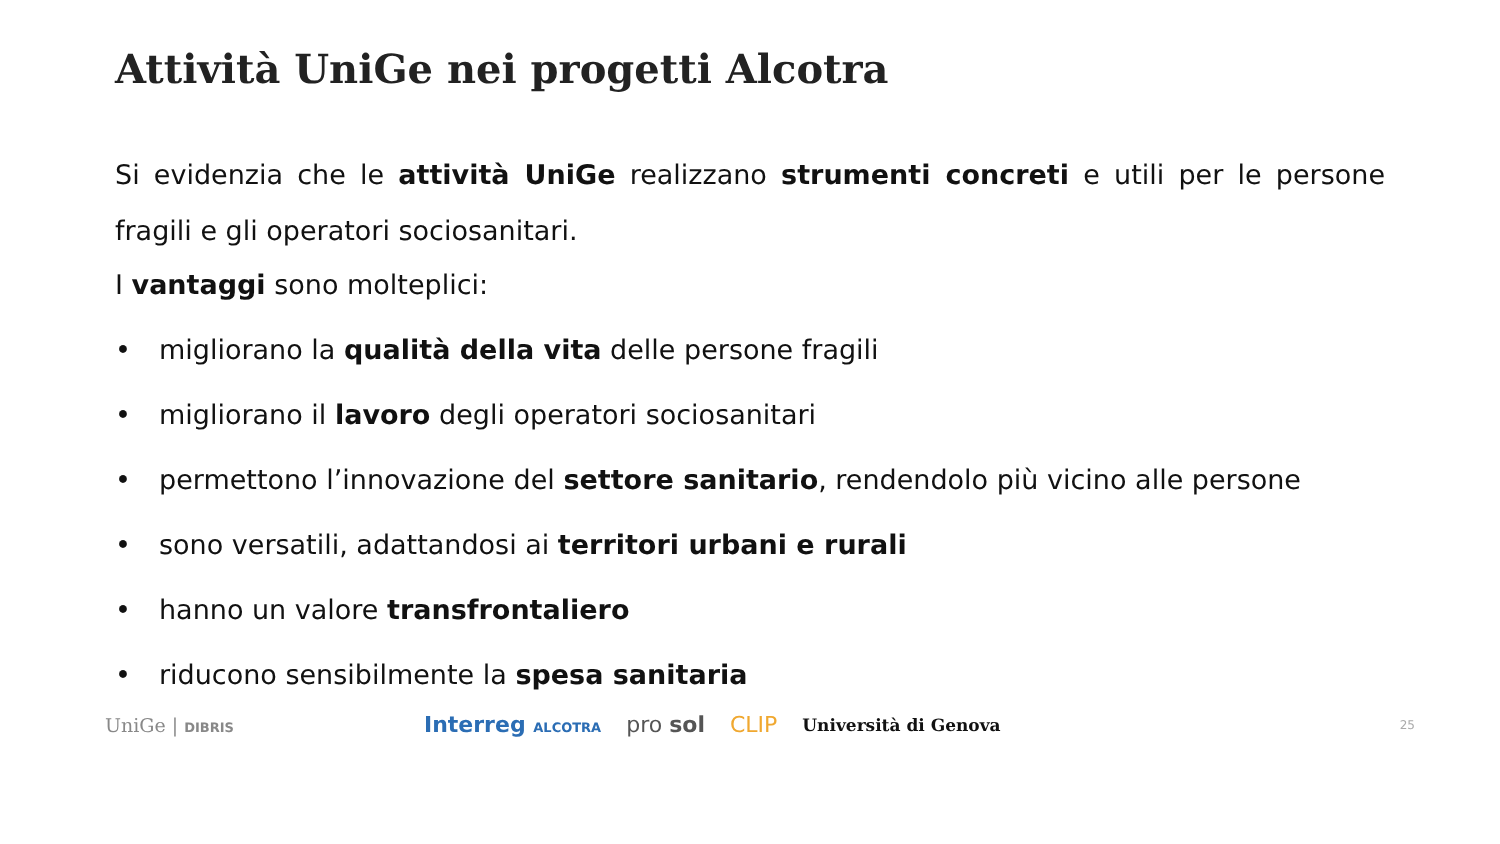Attività UniGe nei progetti Alcotra
Si evidenzia che le attività UniGe realizzano strumenti concreti e utili per le persone fragili e gli operatori sociosanitari.
I vantaggi sono molteplici:
• migliorano la qualità della vita delle persone fragili
• migliorano il lavoro degli operatori sociosanitari
• permettono l’innovazione del settore sanitario, rendendolo più vicino alle persone
• sono versatili, adattandosi ai territori urbani e rurali
• hanno un valore transfrontaliero
• riducono sensibilmente la spesa sanitaria
UniGe | DIBRIS
Interreg ALCOTRA pro sol CLIP Università di Genova
25